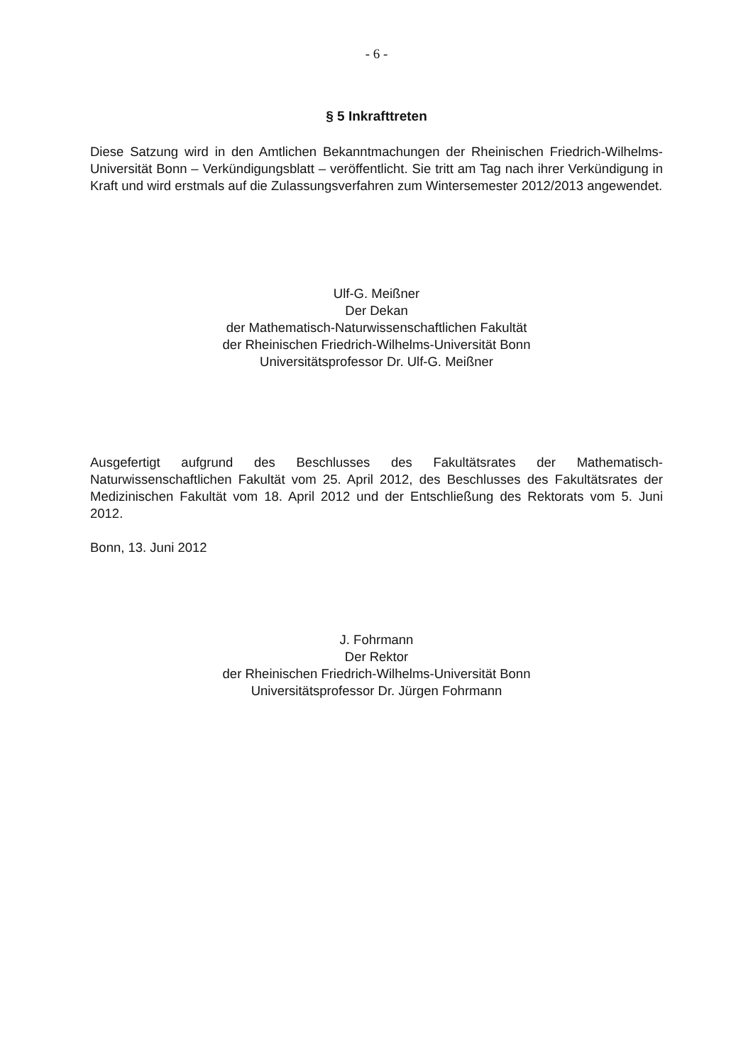- 6 -
§ 5 Inkrafttreten
Diese Satzung wird in den Amtlichen Bekanntmachungen der Rheinischen Friedrich-Wilhelms-Universität Bonn – Verkündigungsblatt – veröffentlicht. Sie tritt am Tag nach ihrer Verkündigung in Kraft und wird erstmals auf die Zulassungsverfahren zum Wintersemester 2012/2013 angewendet.
Ulf-G. Meißner
Der Dekan
der Mathematisch-Naturwissenschaftlichen Fakultät
der Rheinischen Friedrich-Wilhelms-Universität Bonn
Universitätsprofessor Dr. Ulf-G. Meißner
Ausgefertigt aufgrund des Beschlusses des Fakultätsrates der Mathematisch-Naturwissenschaftlichen Fakultät vom 25. April 2012, des Beschlusses des Fakultätsrates der Medizinischen Fakultät vom 18. April 2012 und der Entschließung des Rektorats vom 5. Juni 2012.
Bonn, 13. Juni 2012
J. Fohrmann
Der Rektor
der Rheinischen Friedrich-Wilhelms-Universität Bonn
Universitätsprofessor Dr. Jürgen Fohrmann